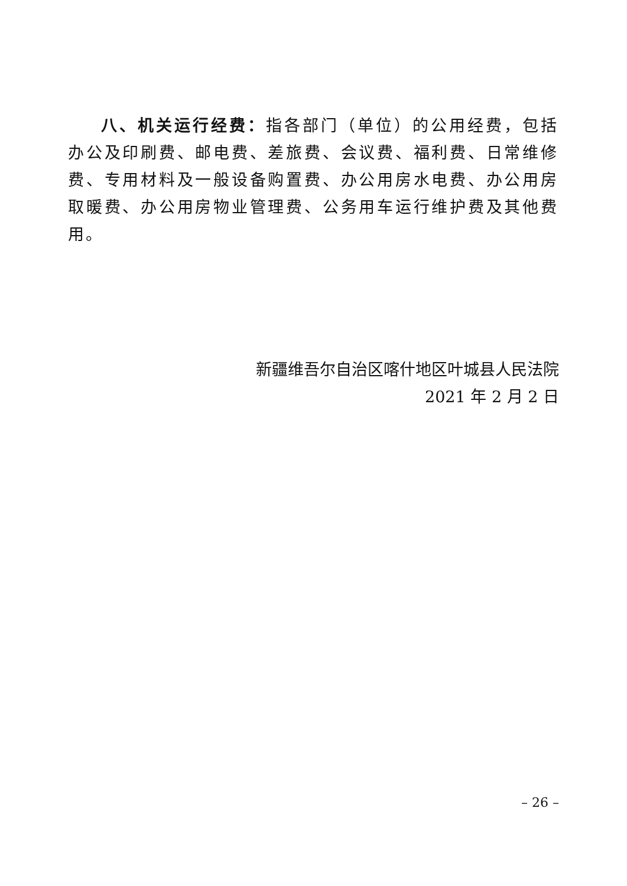八、机关运行经费：指各部门（单位）的公用经费，包括办公及印刷费、邮电费、差旅费、会议费、福利费、日常维修费、专用材料及一般设备购置费、办公用房水电费、办公用房取暖费、办公用房物业管理费、公务用车运行维护费及其他费用。
新疆维吾尔自治区喀什地区叶城县人民法院
2021 年 2 月 2 日
– 26 –